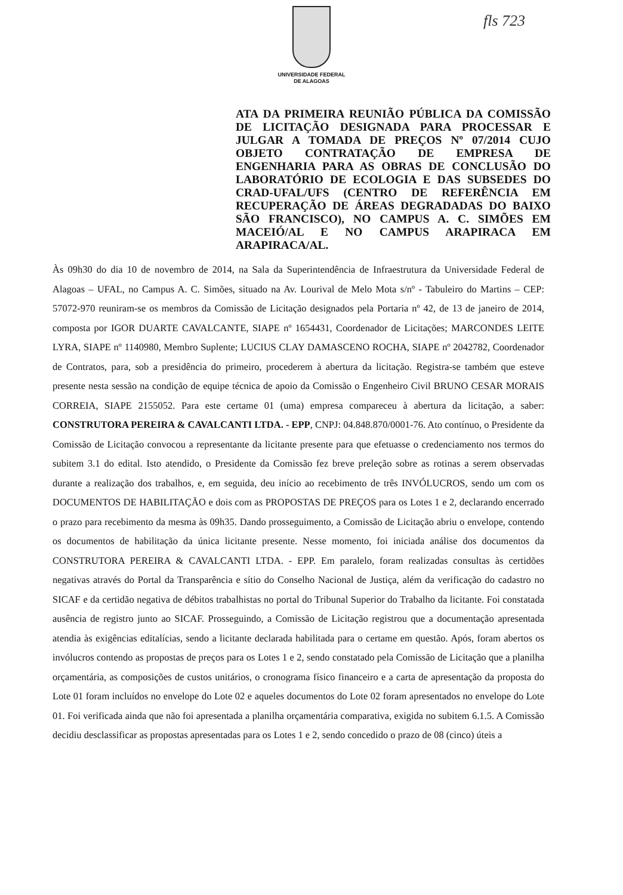UNIVERSIDADE FEDERAL
DE ALAGOAS
fls 723
ATA DA PRIMEIRA REUNIÃO PÚBLICA DA COMISSÃO DE LICITAÇÃO DESIGNADA PARA PROCESSAR E JULGAR A TOMADA DE PREÇOS Nº 07/2014 CUJO OBJETO CONTRATAÇÃO DE EMPRESA DE ENGENHARIA PARA AS OBRAS DE CONCLUSÃO DO LABORATÓRIO DE ECOLOGIA E DAS SUBSEDES DO CRAD-UFAL/UFS (CENTRO DE REFERÊNCIA EM RECUPERAÇÃO DE ÁREAS DEGRADADAS DO BAIXO SÃO FRANCISCO), NO CAMPUS A. C. SIMÕES EM MACEIÓ/AL E NO CAMPUS ARAPIRACA EM ARAPIRACA/AL.
Às 09h30 do dia 10 de novembro de 2014, na Sala da Superintendência de Infraestrutura da Universidade Federal de Alagoas – UFAL, no Campus A. C. Simões, situado na Av. Lourival de Melo Mota s/nº - Tabuleiro do Martins – CEP: 57072-970 reuniram-se os membros da Comissão de Licitação designados pela Portaria nº 42, de 13 de janeiro de 2014, composta por IGOR DUARTE CAVALCANTE, SIAPE nº 1654431, Coordenador de Licitações; MARCONDES LEITE LYRA, SIAPE nº 1140980, Membro Suplente; LUCIUS CLAY DAMASCENO ROCHA, SIAPE nº 2042782, Coordenador de Contratos, para, sob a presidência do primeiro, procederem à abertura da licitação. Registra-se também que esteve presente nesta sessão na condição de equipe técnica de apoio da Comissão o Engenheiro Civil BRUNO CESAR MORAIS CORREIA, SIAPE 2155052. Para este certame 01 (uma) empresa compareceu à abertura da licitação, a saber: CONSTRUTORA PEREIRA & CAVALCANTI LTDA. - EPP, CNPJ: 04.848.870/0001-76. Ato contínuo, o Presidente da Comissão de Licitação convocou a representante da licitante presente para que efetuasse o credenciamento nos termos do subitem 3.1 do edital. Isto atendido, o Presidente da Comissão fez breve preleção sobre as rotinas a serem observadas durante a realização dos trabalhos, e, em seguida, deu início ao recebimento de três INVÓLUCROS, sendo um com os DOCUMENTOS DE HABILITAÇÃO e dois com as PROPOSTAS DE PREÇOS para os Lotes 1 e 2, declarando encerrado o prazo para recebimento da mesma às 09h35. Dando prosseguimento, a Comissão de Licitação abriu o envelope, contendo os documentos de habilitação da única licitante presente. Nesse momento, foi iniciada análise dos documentos da CONSTRUTORA PEREIRA & CAVALCANTI LTDA. - EPP. Em paralelo, foram realizadas consultas às certidões negativas através do Portal da Transparência e sítio do Conselho Nacional de Justiça, além da verificação do cadastro no SICAF e da certidão negativa de débitos trabalhistas no portal do Tribunal Superior do Trabalho da licitante. Foi constatada ausência de registro junto ao SICAF. Prosseguindo, a Comissão de Licitação registrou que a documentação apresentada atendia às exigências editalícias, sendo a licitante declarada habilitada para o certame em questão. Após, foram abertos os invólucros contendo as propostas de preços para os Lotes 1 e 2, sendo constatado pela Comissão de Licitação que a planilha orçamentária, as composições de custos unitários, o cronograma físico financeiro e a carta de apresentação da proposta do Lote 01 foram incluídos no envelope do Lote 02 e aqueles documentos do Lote 02 foram apresentados no envelope do Lote 01. Foi verificada ainda que não foi apresentada a planilha orçamentária comparativa, exigida no subitem 6.1.5. A Comissão decidiu desclassificar as propostas apresentadas para os Lotes 1 e 2, sendo concedido o prazo de 08 (cinco) úteis a